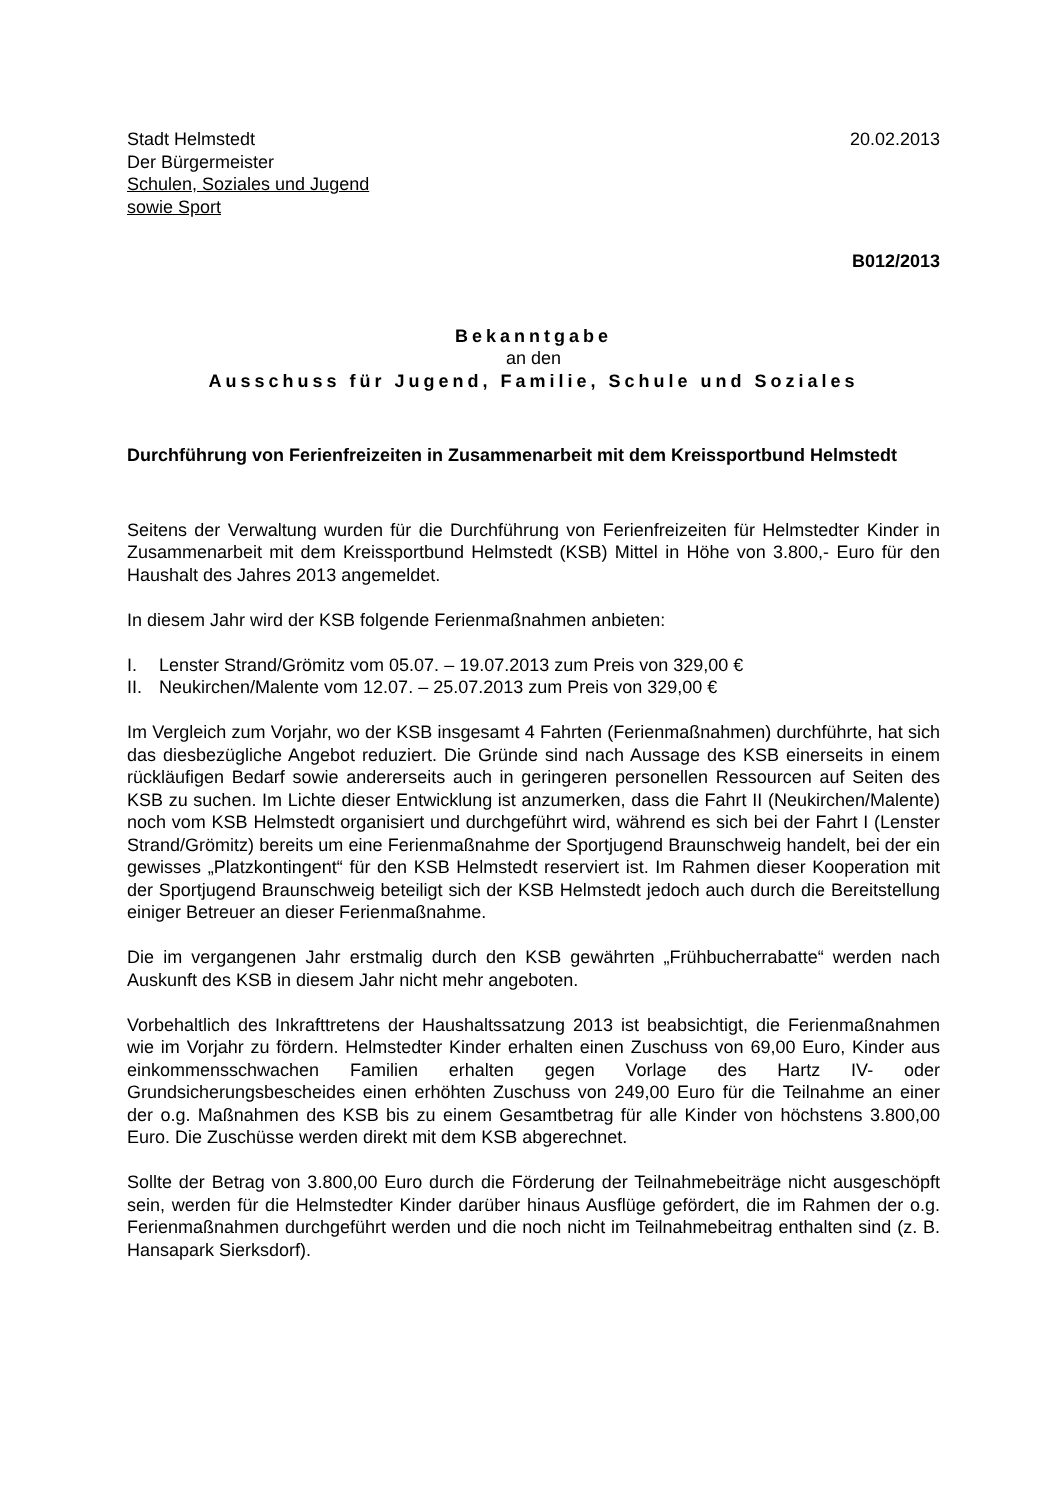Stadt Helmstedt
Der Bürgermeister
Schulen, Soziales und Jugend
sowie Sport
20.02.2013
B012/2013
Bekanntgabe
an den
Ausschuss für Jugend, Familie, Schule und Soziales
Durchführung von Ferienfreizeiten in Zusammenarbeit mit dem Kreissportbund Helmstedt
Seitens der Verwaltung wurden für die Durchführung von Ferienfreizeiten für Helmstedter Kinder in Zusammenarbeit mit dem Kreissportbund Helmstedt (KSB) Mittel in Höhe von 3.800,- Euro für den Haushalt des Jahres 2013 angemeldet.
In diesem Jahr wird der KSB folgende Ferienmaßnahmen anbieten:
I. Lenster Strand/Grömitz vom 05.07. – 19.07.2013 zum Preis von 329,00 €
II. Neukirchen/Malente vom 12.07. – 25.07.2013 zum Preis von 329,00 €
Im Vergleich zum Vorjahr, wo der KSB insgesamt 4 Fahrten (Ferienmaßnahmen) durchführte, hat sich das diesbezügliche Angebot reduziert. Die Gründe sind nach Aussage des KSB einerseits in einem rückläufigen Bedarf sowie andererseits auch in geringeren personellen Ressourcen auf Seiten des KSB zu suchen. Im Lichte dieser Entwicklung ist anzumerken, dass die Fahrt II (Neukirchen/Malente) noch vom KSB Helmstedt organisiert und durchgeführt wird, während es sich bei der Fahrt I (Lenster Strand/Grömitz) bereits um eine Ferienmaßnahme der Sportjugend Braunschweig handelt, bei der ein gewisses „Platzkontingent“ für den KSB Helmstedt reserviert ist. Im Rahmen dieser Kooperation mit der Sportjugend Braunschweig beteiligt sich der KSB Helmstedt jedoch auch durch die Bereitstellung einiger Betreuer an dieser Ferienmaßnahme.
Die im vergangenen Jahr erstmalig durch den KSB gewährten „Frühbucherrabatte“ werden nach Auskunft des KSB in diesem Jahr nicht mehr angeboten.
Vorbehaltlich des Inkrafttretens der Haushaltssatzung 2013 ist beabsichtigt, die Ferienmaßnahmen wie im Vorjahr zu fördern. Helmstedter Kinder erhalten einen Zuschuss von 69,00 Euro, Kinder aus einkommensschwachen Familien erhalten gegen Vorlage des Hartz IV- oder Grundsicherungsbescheides einen erhöhten Zuschuss von 249,00 Euro für die Teilnahme an einer der o.g. Maßnahmen des KSB bis zu einem Gesamtbetrag für alle Kinder von höchstens 3.800,00 Euro. Die Zuschüsse werden direkt mit dem KSB abgerechnet.
Sollte der Betrag von 3.800,00 Euro durch die Förderung der Teilnahmebeiträge nicht ausgeschöpft sein, werden für die Helmstedter Kinder darüber hinaus Ausflüge gefördert, die im Rahmen der o.g. Ferienmaßnahmen durchgeführt werden und die noch nicht im Teilnahmebeitrag enthalten sind (z. B. Hansapark Sierksdorf).